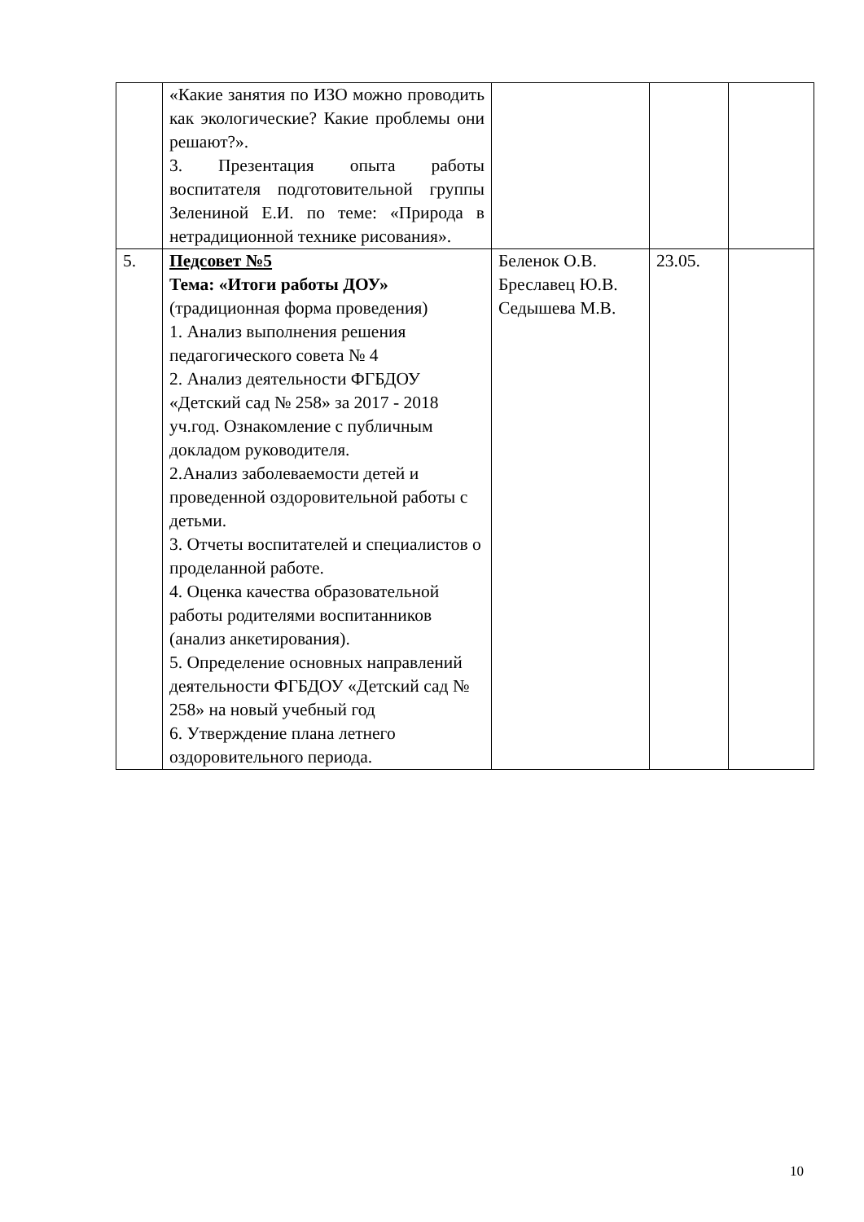| | «Какие занятия по ИЗО можно проводить как экологические? Какие проблемы они решают?». 3. Презентация опыта работы воспитателя подготовительной группы Зелениной Е.И. по теме: «Природа в нетрадиционной технике рисования». | | | |
| 5. | Педсовет №5 Тема: «Итоги работы ДОУ» (традиционная форма проведения) 1. Анализ выполнения решения педагогического совета № 4 2. Анализ деятельности ФГБДОУ «Детский сад № 258» за 2017 - 2018 уч.год. Ознакомление с публичным докладом руководителя. 2.Анализ заболеваемости детей и проведенной оздоровительной работы с детьми. 3. Отчеты воспитателей и специалистов о проделанной работе. 4. Оценка качества образовательной работы родителями воспитанников (анализ анкетирования). 5. Определение основных направлений деятельности ФГБДОУ «Детский сад № 258» на новый учебный год 6. Утверждение плана летнего оздоровительного периода. | Беленок О.В. Бреславец Ю.В. Седышева М.В. | 23.05. | |
10